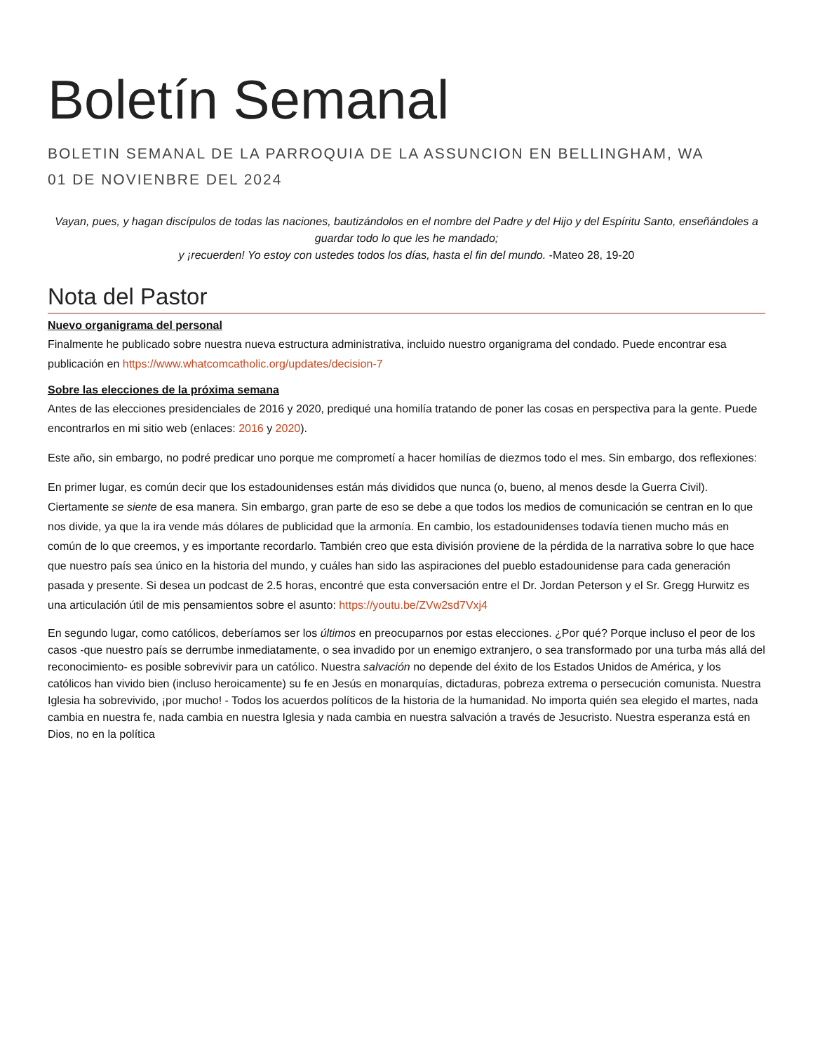Boletín Semanal
BOLETIN SEMANAL DE LA PARROQUIA DE LA ASSUNCION EN BELLINGHAM, WA
01 DE NOVIENBRE DEL 2024
Vayan, pues, y hagan discípulos de todas las naciones, bautizándolos en el nombre del Padre y del Hijo y del Espíritu Santo, enseñándoles a guardar todo lo que les he mandado;
y ¡recuerden! Yo estoy con ustedes todos los días, hasta el fin del mundo. -Mateo 28, 19-20
Nota del Pastor
Nuevo organigrama del personal
Finalmente he publicado sobre nuestra nueva estructura administrativa, incluido nuestro organigrama del condado. Puede encontrar esa publicación en https://www.whatcomcatholic.org/updates/decision-7
Sobre las elecciones de la próxima semana
Antes de las elecciones presidenciales de 2016 y 2020, prediqué una homilía tratando de poner las cosas en perspectiva para la gente. Puede encontrarlos en mi sitio web (enlaces: 2016 y 2020).
Este año, sin embargo, no podré predicar uno porque me comprometí a hacer homilías de diezmos todo el mes. Sin embargo, dos reflexiones:
En primer lugar, es común decir que los estadounidenses están más divididos que nunca (o, bueno, al menos desde la Guerra Civil). Ciertamente se siente de esa manera. Sin embargo, gran parte de eso se debe a que todos los medios de comunicación se centran en lo que nos divide, ya que la ira vende más dólares de publicidad que la armonía. En cambio, los estadounidenses todavía tienen mucho más en común de lo que creemos, y es importante recordarlo. También creo que esta división proviene de la pérdida de la narrativa sobre lo que hace que nuestro país sea único en la historia del mundo, y cuáles han sido las aspiraciones del pueblo estadounidense para cada generación pasada y presente. Si desea un podcast de 2.5 horas, encontré que esta conversación entre el Dr. Jordan Peterson y el Sr. Gregg Hurwitz es una articulación útil de mis pensamientos sobre el asunto: https://youtu.be/ZVw2sd7Vxj4
En segundo lugar, como católicos, deberíamos ser los últimos en preocuparnos por estas elecciones. ¿Por qué? Porque incluso el peor de los casos -que nuestro país se derrumbe inmediatamente, o sea invadido por un enemigo extranjero, o sea transformado por una turba más allá del reconocimiento- es posible sobrevivir para un católico. Nuestra salvación no depende del éxito de los Estados Unidos de América, y los católicos han vivido bien (incluso heroicamente) su fe en Jesús en monarquías, dictaduras, pobreza extrema o persecución comunista. Nuestra Iglesia ha sobrevivido, ¡por mucho! - Todos los acuerdos políticos de la historia de la humanidad. No importa quién sea elegido el martes, nada cambia en nuestra fe, nada cambia en nuestra Iglesia y nada cambia en nuestra salvación a través de Jesucristo. Nuestra esperanza está en Dios, no en la política